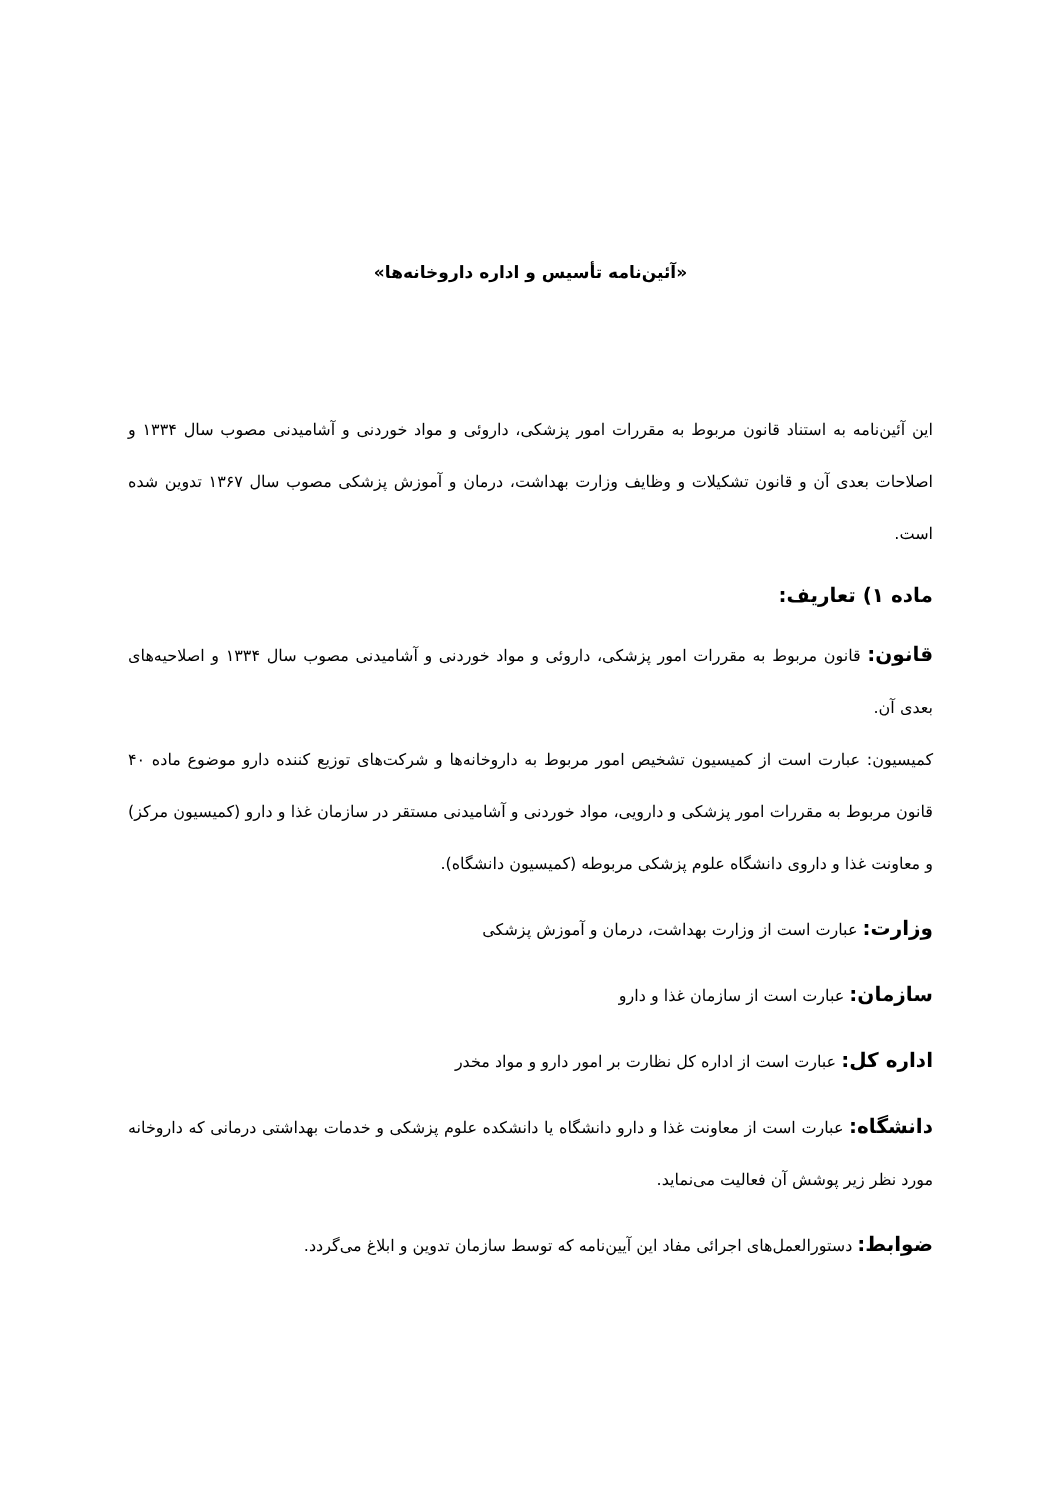«آئین‌نامه تأسیس و اداره داروخانه‌ها»
این آئین‌نامه به استناد قانون مربوط به مقررات امور پزشکی، داروئی و مواد خوردنی و آشامیدنی مصوب سال ۱۳۳۴ و اصلاحات بعدی آن و قانون تشکیلات و وظایف وزارت بهداشت، درمان و آموزش پزشکی مصوب سال ۱۳۶۷ تدوین شده است.
ماده ۱) تعاریف:
قانون: قانون مربوط به مقررات امور پزشکی، داروئی و مواد خوردنی و آشامیدنی مصوب سال ۱۳۳۴ و اصلاحیه‌های بعدی آن.
کمیسیون: عبارت است از کمیسیون تشخیص امور مربوط به داروخانه‌ها و شرکت‌های توزیع کننده دارو موضوع ماده ۴۰ قانون مربوط به مقررات امور پزشکی و دارویی، مواد خوردنی و آشامیدنی مستقر در سازمان غذا و دارو (کمیسیون مرکز) و معاونت غذا و داروی دانشگاه علوم پزشکی مربوطه (کمیسیون دانشگاه).
وزارت: عبارت است از وزارت بهداشت، درمان و آموزش پزشکی
سازمان: عبارت است از سازمان غذا و دارو
اداره کل: عبارت است از اداره کل نظارت بر امور دارو و مواد مخدر
دانشگاه: عبارت است از معاونت غذا و دارو دانشگاه یا دانشکده علوم پزشکی و خدمات بهداشتی درمانی که داروخانه مورد نظر زیر پوشش آن فعالیت می‌نماید.
ضوابط: دستورالعمل‌های اجرائی مفاد این آیین‌نامه که توسط سازمان تدوین و ابلاغ می‌گردد.